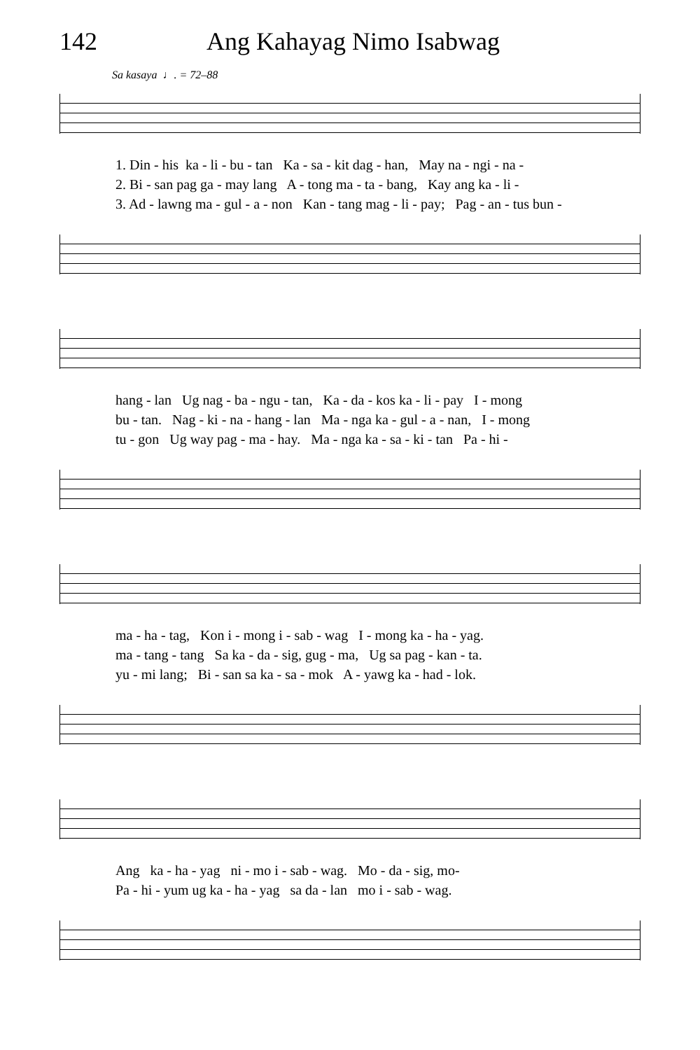142 Ang Kahayag Nimo Isabwag
Sa kasaya ♩. = 72–88
1. Din - his ka - li - bu - tan Ka - sa - kit dag - han, May na - ngi - na -
2. Bi - san pag ga - may lang A - tong ma - ta - bang, Kay ang ka - li -
3. Ad - lawng ma - gul - a - non Kan - tang mag - li - pay; Pag - an - tus bun -
hang - lan Ug nag - ba - ngu - tan, Ka - da - kos ka - li - pay I - mong
bu - tan. Nag - ki - na - hang - lan Ma - nga ka - gul - a - nan, I - mong
tu - gon Ug way pag - ma - hay. Ma - nga ka - sa - ki - tan Pa - hi -
ma - ha - tag, Kon i - mong i - sab - wag I - mong ka - ha - yag.
ma - tang - tang Sa ka - da - sig, gug - ma, Ug sa pag - kan - ta.
yu - mi lang; Bi - san sa ka - sa - mok A - yawg ka - had - lok.
Ang ka - ha - yag ni - mo i - sab - wag. Mo - da - sig, mo-
Pa - hi - yum ug ka - ha - yag sa da - lan mo i - sab - wag.